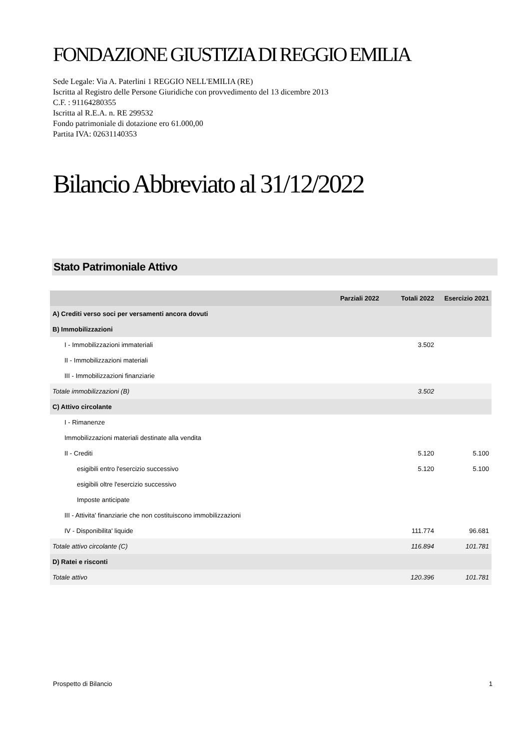FONDAZIONE GIUSTIZIA DI REGGIO EMILIA
Sede Legale: Via A. Paterlini 1 REGGIO NELL'EMILIA (RE)
Iscritta al Registro delle Persone Giuridiche con provvedimento del 13 dicembre 2013
C.F. : 91164280355
Iscritta al R.E.A. n. RE 299532
Fondo patrimoniale di dotazione ero 61.000,00
Partita IVA: 02631140353
Bilancio Abbreviato al 31/12/2022
Stato Patrimoniale Attivo
| | Parziali 2022 | Totali 2022 | Esercizio 2021 |
| --- | --- | --- | --- |
| A) Crediti verso soci per versamenti ancora dovuti | | | |
| B) Immobilizzazioni | | | |
| I - Immobilizzazioni immateriali | | 3.502 | |
| II - Immobilizzazioni materiali | | | |
| III - Immobilizzazioni finanziarie | | | |
| Totale immobilizzazioni (B) | | 3.502 | |
| C) Attivo circolante | | | |
| I - Rimanenze | | | |
| Immobilizzazioni materiali destinate alla vendita | | | |
| II - Crediti | | 5.120 | 5.100 |
| esigibili entro l'esercizio successivo | | 5.120 | 5.100 |
| esigibili oltre l'esercizio successivo | | | |
| Imposte anticipate | | | |
| III - Attivita' finanziarie che non costituiscono immobilizzazioni | | | |
| IV - Disponibilita' liquide | | 111.774 | 96.681 |
| Totale attivo circolante (C) | | 116.894 | 101.781 |
| D) Ratei e risconti | | | |
| Totale attivo | | 120.396 | 101.781 |
Prospetto di Bilancio 1